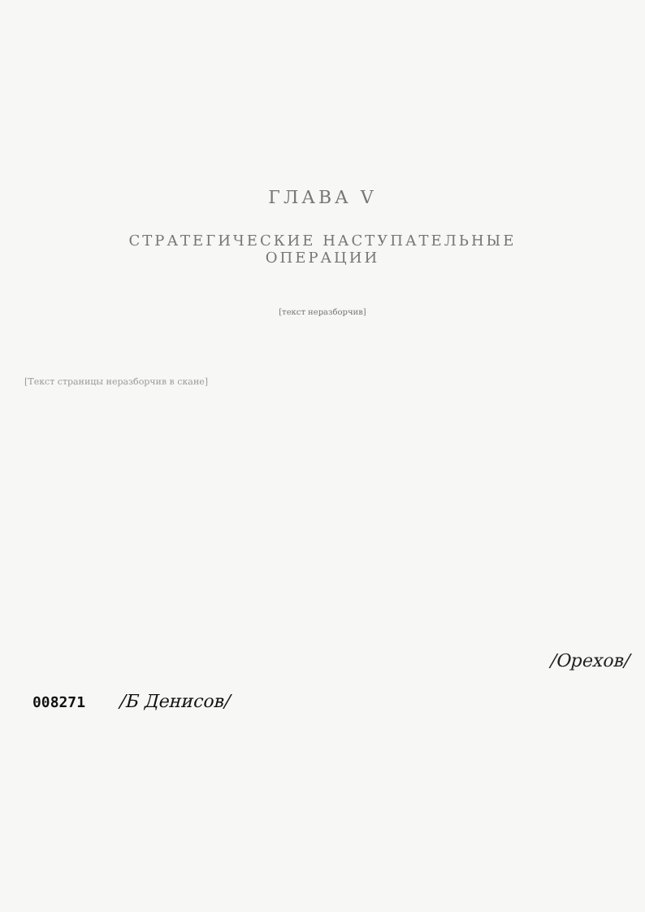ГЛАВА V
СТРАТЕГИЧЕСКИЕ НАСТУПАТЕЛЬНЫЕ ОПЕРАЦИИ
[текст неразборчив]
[Текст страницы неразборчив в скане]
008271 /Б Денисов/
/Орехов/